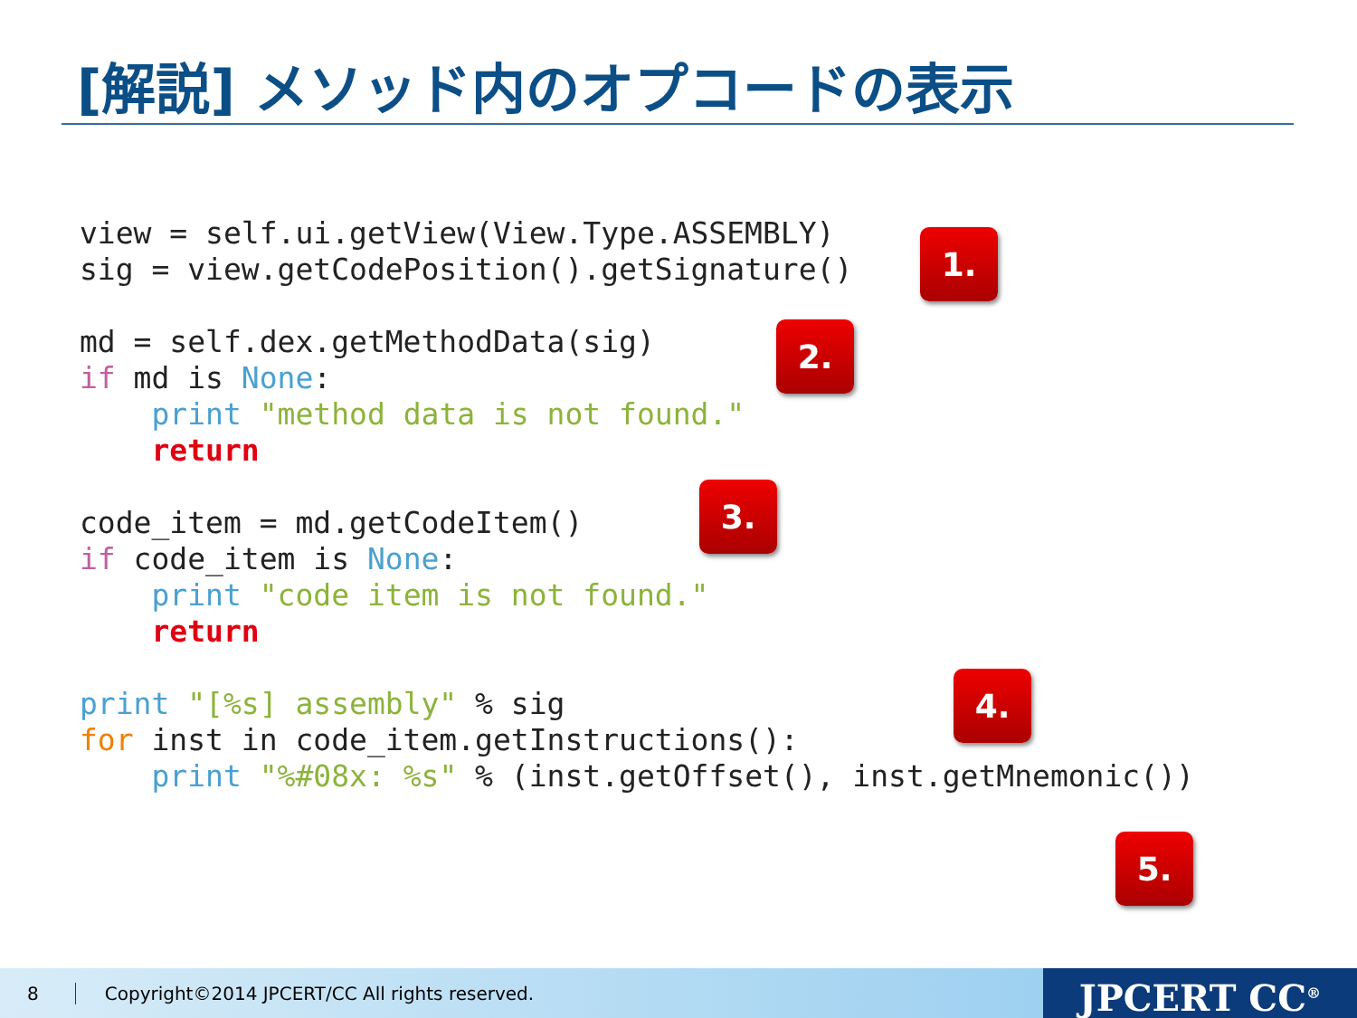[解説] メソッド内のオプコードの表示
view = self.ui.getView(View.Type.ASSEMBLY)
sig = view.getCodePosition().getSignature()

md = self.dex.getMethodData(sig)
if md is None:
    print "method data is not found."
    return

code_item = md.getCodeItem()
if code_item is None:
    print "code item is not found."
    return

print "[%s] assembly" % sig
for inst in code_item.getInstructions():
    print "%#08x: %s" % (inst.getOffset(), inst.getMnemonic())
1.
2.
3.
4.
5.
8 Copyright©2014 JPCERT/CC All rights reserved. JPCERT CC<sup>®</sup>